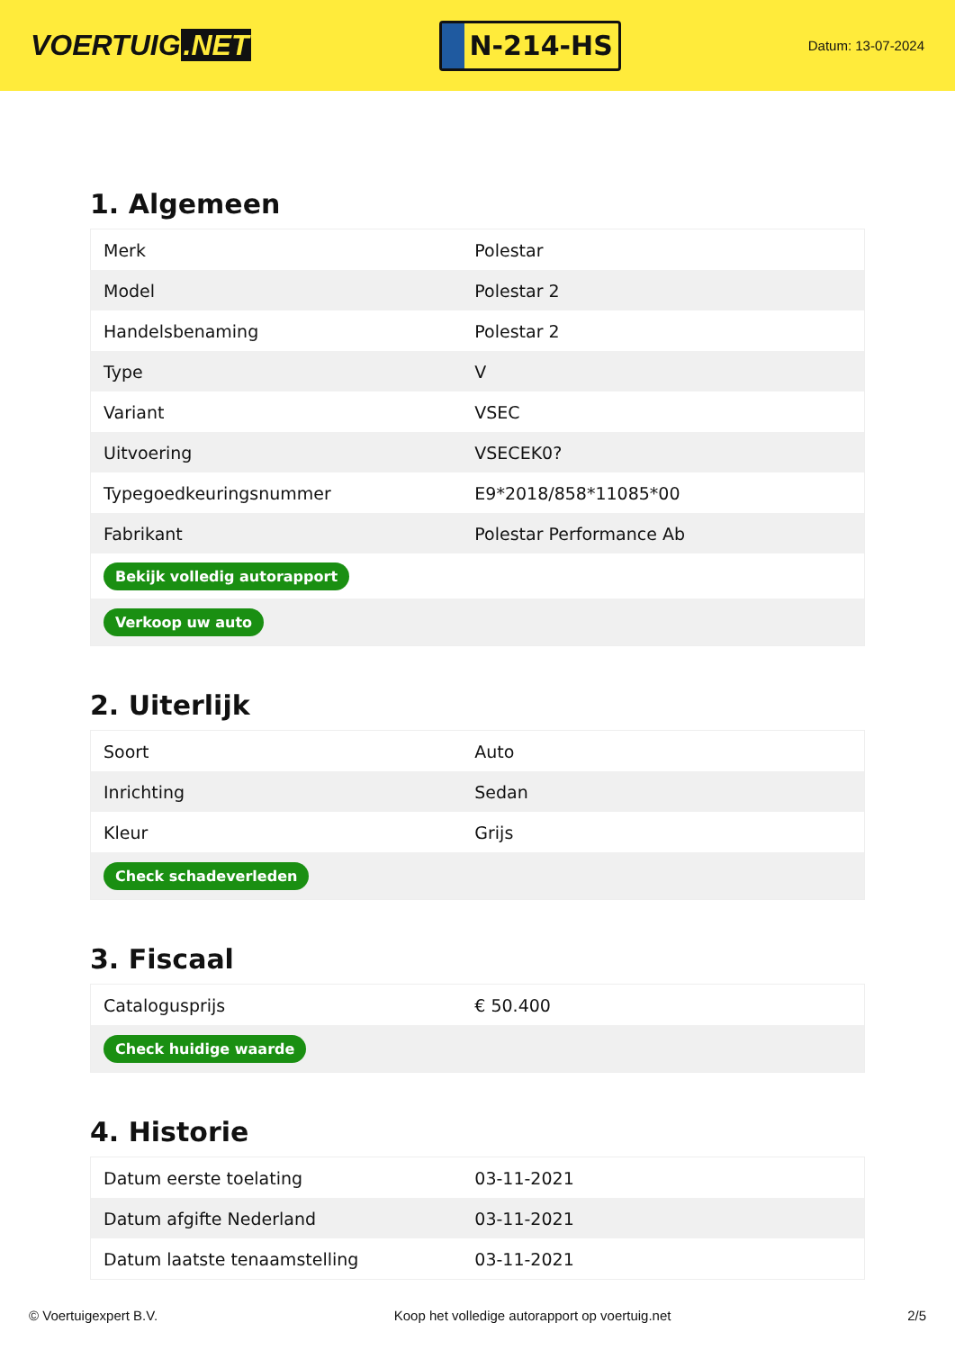VOERTUIG.NET
N-214-HS
Datum: 13-07-2024
1. Algemeen
| Merk | Polestar |
| Model | Polestar 2 |
| Handelsbenaming | Polestar 2 |
| Type | V |
| Variant | VSEC |
| Uitvoering | VSECEK0? |
| Typegoedkeuringsnummer | E9*2018/858*11085*00 |
| Fabrikant | Polestar Performance Ab |
| Bekijk volledig autorapport | |
| Verkoop uw auto | |
2. Uiterlijk
| Soort | Auto |
| Inrichting | Sedan |
| Kleur | Grijs |
| Check schadeverleden | |
3. Fiscaal
| Catalogusprijs | € 50.400 |
| Check huidige waarde | |
4. Historie
| Datum eerste toelating | 03-11-2021 |
| Datum afgifte Nederland | 03-11-2021 |
| Datum laatste tenaamstelling | 03-11-2021 |
© Voertuigexpert B.V. Koop het volledige autorapport op voertuig.net 2/5